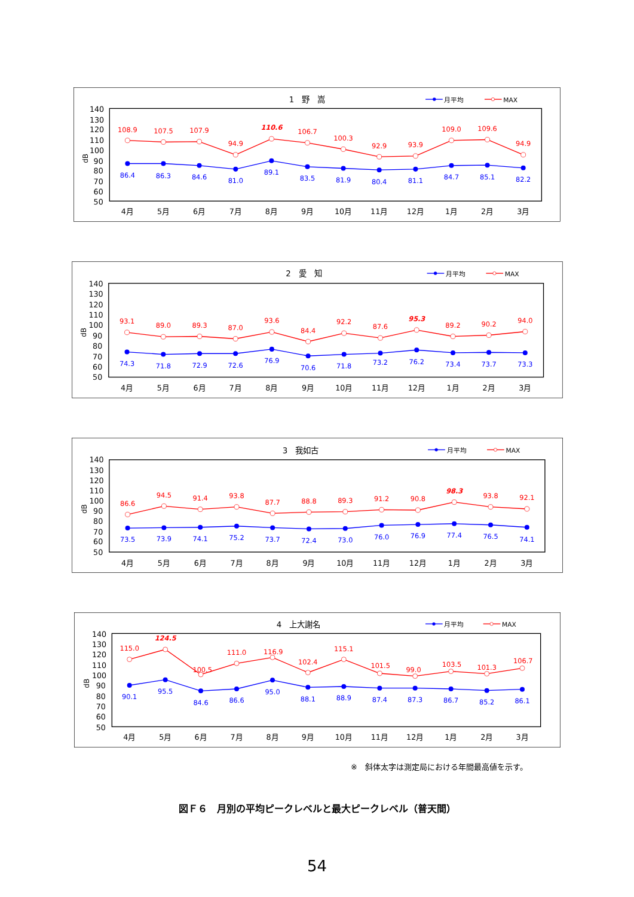1　野　嵩
月平均
MAX
140
130
120
110
100
90
80
70
60
50
dB
108.9
107.5
107.9
94.9
110.6
106.7
100.3
92.9
93.9
109.0
109.6
94.9
86.4
86.3
84.6
81.0
89.1
83.5
81.9
80.4
81.1
84.7
85.1
82.2
4月
5月
6月
7月
8月
9月
10月
11月
12月
1月
2月
3月
2　愛　知
月平均
MAX
140
130
120
110
100
90
80
70
60
50
dB
93.1
89.0
89.3
87.0
93.6
84.4
92.2
87.6
95.3
89.2
90.2
94.0
74.3
71.8
72.9
72.6
76.9
70.6
71.8
73.2
76.2
73.4
73.7
73.3
4月
5月
6月
7月
8月
9月
10月
11月
12月
1月
2月
3月
3　我如古
月平均
MAX
140
130
120
110
100
90
80
70
60
50
dB
86.6
94.5
91.4
93.8
87.7
88.8
89.3
91.2
90.8
98.3
93.8
92.1
73.5
73.9
74.1
75.2
73.7
72.4
73.0
76.0
76.9
77.4
76.5
74.1
4月
5月
6月
7月
8月
9月
10月
11月
12月
1月
2月
3月
4　上大謝名
月平均
MAX
140
130
120
110
100
90
80
70
60
50
dB
115.0
124.5
100.5
111.0
116.9
102.4
115.1
101.5
99.0
103.5
101.3
106.7
90.1
95.5
84.6
86.6
95.0
88.1
88.9
87.4
87.3
86.7
85.2
86.1
4月
5月
6月
7月
8月
9月
10月
11月
12月
1月
2月
3月
※　斜体太字は測定局における年間最高値を示す。
図Ｆ６　月別の平均ピークレベルと最大ピークレベル（普天間）
54